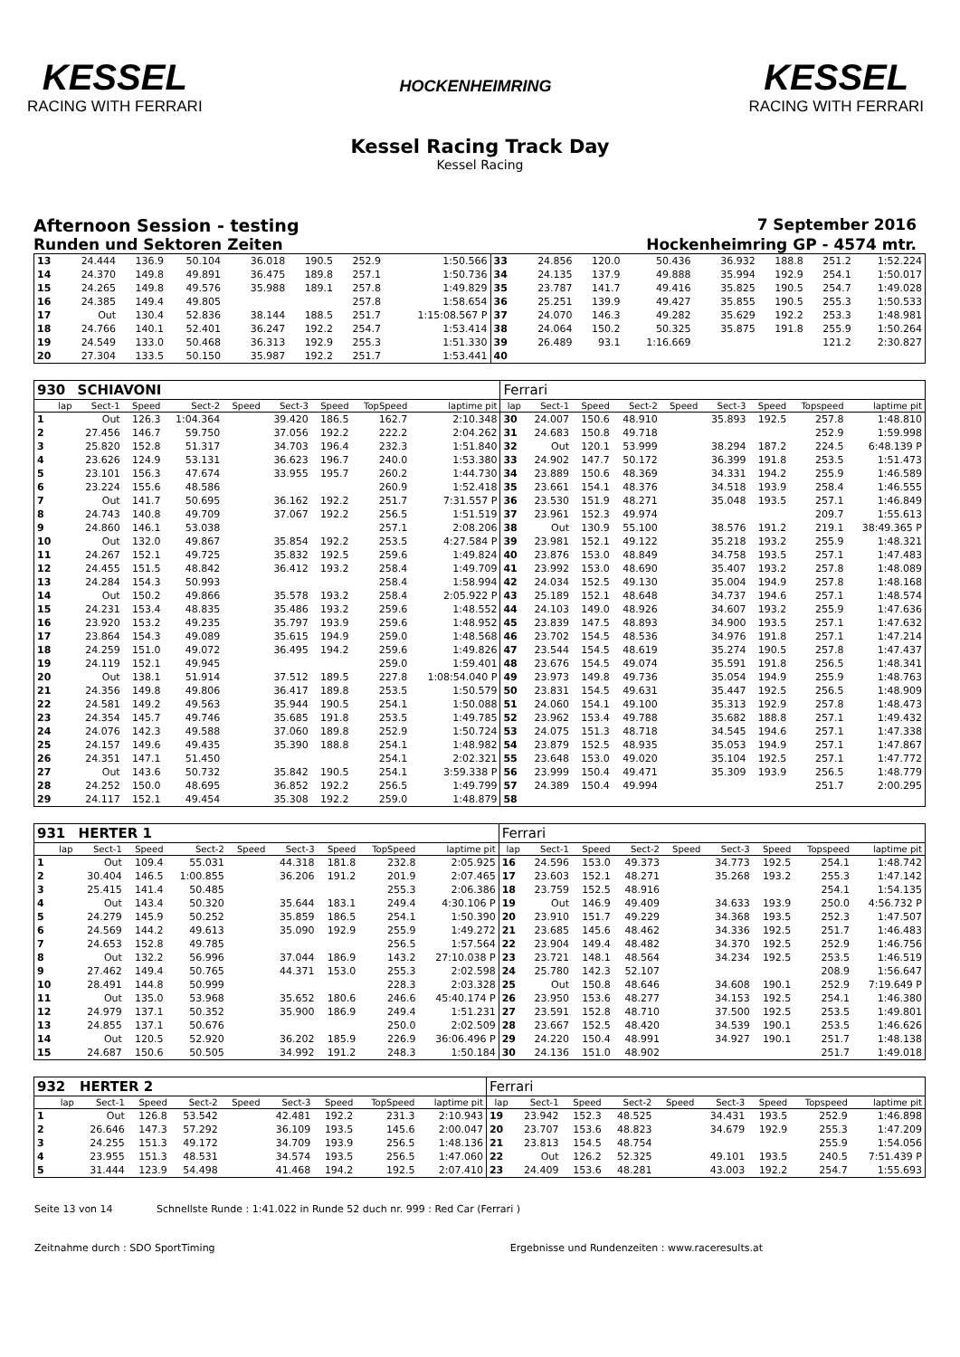KESSEL
RACING WITH FERRARI
HOCKENHEIMRING
KESSEL
RACING WITH FERRARI
Kessel Racing Track Day
Kessel Racing
Afternoon Session - testing 7 September 2016
Runden und Sektoren Zeiten Hockenheimring GP - 4574 mtr.
| 13 | 24.444 | 136.9 | 50.104 | | 36.018 | 190.5 | 252.9 | 1:50.566 | 33 | 24.856 | 120.0 | 50.436 | | 36.932 | 188.8 | 251.2 | 1:52.224 |
| 14 | 24.370 | 149.8 | 49.891 | | 36.475 | 189.8 | 257.1 | 1:50.736 | 34 | 24.135 | 137.9 | 49.888 | | 35.994 | 192.9 | 254.1 | 1:50.017 |
| 15 | 24.265 | 149.8 | 49.576 | | 35.988 | 189.1 | 257.8 | 1:49.829 | 35 | 23.787 | 141.7 | 49.416 | | 35.825 | 190.5 | 254.7 | 1:49.028 |
| 16 | 24.385 | 149.4 | 49.805 | | | | 257.8 | 1:58.654 | 36 | 25.251 | 139.9 | 49.427 | | 35.855 | 190.5 | 255.3 | 1:50.533 |
| 17 | Out | 130.4 | 52.836 | | 38.144 | 188.5 | 251.7 | 1:15:08.567 P | 37 | 24.070 | 146.3 | 49.282 | | 35.629 | 192.2 | 253.3 | 1:48.981 |
| 18 | 24.766 | 140.1 | 52.401 | | 36.247 | 192.2 | 254.7 | 1:53.414 | 38 | 24.064 | 150.2 | 50.325 | | 35.875 | 191.8 | 255.9 | 1:50.264 |
| 19 | 24.549 | 133.0 | 50.468 | | 36.313 | 192.9 | 255.3 | 1:51.330 | 39 | 26.489 | 93.1 | 1:16.669 | | | | 121.2 | 2:30.827 |
| 20 | 27.304 | 133.5 | 50.150 | | 35.987 | 192.2 | 251.7 | 1:53.441 | 40 | | | | | | | | |
| 930 | SCHIAVONI | | | | | | | | Ferrari | | | | | | | | |
| lap | Sect-1 | Speed | Sect-2 | Speed | Sect-3 | Speed | TopSpeed | laptime pit | lap | Sect-1 | Speed | Sect-2 | Speed | Sect-3 | Speed | Topspeed | laptime pit |
| 1 | Out | 126.3 | 1:04.364 | | 39.420 | 186.5 | 162.7 | 2:10.348 | 30 | 24.007 | 150.6 | 48.910 | | 35.893 | 192.5 | 257.8 | 1:48.810 |
| 2 | 27.456 | 146.7 | 59.750 | | 37.056 | 192.2 | 222.2 | 2:04.262 | 31 | 24.683 | 150.8 | 49.718 | | | | 252.9 | 1:59.998 |
| 3 | 25.820 | 152.8 | 51.317 | | 34.703 | 196.4 | 232.3 | 1:51.840 | 32 | Out | 120.1 | 53.999 | | 38.294 | 187.2 | 224.5 | 6:48.139 P |
| 4 | 23.626 | 124.9 | 53.131 | | 36.623 | 196.7 | 240.0 | 1:53.380 | 33 | 24.902 | 147.7 | 50.172 | | 36.399 | 191.8 | 253.5 | 1:51.473 |
| 5 | 23.101 | 156.3 | 47.674 | | 33.955 | 195.7 | 260.2 | 1:44.730 | 34 | 23.889 | 150.6 | 48.369 | | 34.331 | 194.2 | 255.9 | 1:46.589 |
| 6 | 23.224 | 155.6 | 48.586 | | | | 260.9 | 1:52.418 | 35 | 23.661 | 154.1 | 48.376 | | 34.518 | 193.9 | 258.4 | 1:46.555 |
| 7 | Out | 141.7 | 50.695 | | 36.162 | 192.2 | 251.7 | 7:31.557 P | 36 | 23.530 | 151.9 | 48.271 | | 35.048 | 193.5 | 257.1 | 1:46.849 |
| 8 | 24.743 | 140.8 | 49.709 | | 37.067 | 192.2 | 256.5 | 1:51.519 | 37 | 23.961 | 152.3 | 49.974 | | | | 209.7 | 1:55.613 |
| 9 | 24.860 | 146.1 | 53.038 | | | | 257.1 | 2:08.206 | 38 | Out | 130.9 | 55.100 | | 38.576 | 191.2 | 219.1 | 38:49.365 P |
| 10 | Out | 132.0 | 49.867 | | 35.854 | 192.2 | 253.5 | 4:27.584 P | 39 | 23.981 | 152.1 | 49.122 | | 35.218 | 193.2 | 255.9 | 1:48.321 |
| 11 | 24.267 | 152.1 | 49.725 | | 35.832 | 192.5 | 259.6 | 1:49.824 | 40 | 23.876 | 153.0 | 48.849 | | 34.758 | 193.5 | 257.1 | 1:47.483 |
| 12 | 24.455 | 151.5 | 48.842 | | 36.412 | 193.2 | 258.4 | 1:49.709 | 41 | 23.992 | 153.0 | 48.690 | | 35.407 | 193.2 | 257.8 | 1:48.089 |
| 13 | 24.284 | 154.3 | 50.993 | | | | 258.4 | 1:58.994 | 42 | 24.034 | 152.5 | 49.130 | | 35.004 | 194.9 | 257.8 | 1:48.168 |
| 14 | Out | 150.2 | 49.866 | | 35.578 | 193.2 | 258.4 | 2:05.922 P | 43 | 25.189 | 152.1 | 48.648 | | 34.737 | 194.6 | 257.1 | 1:48.574 |
| 15 | 24.231 | 153.4 | 48.835 | | 35.486 | 193.2 | 259.6 | 1:48.552 | 44 | 24.103 | 149.0 | 48.926 | | 34.607 | 193.2 | 255.9 | 1:47.636 |
| 16 | 23.920 | 153.2 | 49.235 | | 35.797 | 193.9 | 259.6 | 1:48.952 | 45 | 23.839 | 147.5 | 48.893 | | 34.900 | 193.5 | 257.1 | 1:47.632 |
| 17 | 23.864 | 154.3 | 49.089 | | 35.615 | 194.9 | 259.0 | 1:48.568 | 46 | 23.702 | 154.5 | 48.536 | | 34.976 | 191.8 | 257.1 | 1:47.214 |
| 18 | 24.259 | 151.0 | 49.072 | | 36.495 | 194.2 | 259.6 | 1:49.826 | 47 | 23.544 | 154.5 | 48.619 | | 35.274 | 190.5 | 257.8 | 1:47.437 |
| 19 | 24.119 | 152.1 | 49.945 | | | | 259.0 | 1:59.401 | 48 | 23.676 | 154.5 | 49.074 | | 35.591 | 191.8 | 256.5 | 1:48.341 |
| 20 | Out | 138.1 | 51.914 | | 37.512 | 189.5 | 227.8 | 1:08:54.040 P | 49 | 23.973 | 149.8 | 49.736 | | 35.054 | 194.9 | 255.9 | 1:48.763 |
| 21 | 24.356 | 149.8 | 49.806 | | 36.417 | 189.8 | 253.5 | 1:50.579 | 50 | 23.831 | 154.5 | 49.631 | | 35.447 | 192.5 | 256.5 | 1:48.909 |
| 22 | 24.581 | 149.2 | 49.563 | | 35.944 | 190.5 | 254.1 | 1:50.088 | 51 | 24.060 | 154.1 | 49.100 | | 35.313 | 192.9 | 257.8 | 1:48.473 |
| 23 | 24.354 | 145.7 | 49.746 | | 35.685 | 191.8 | 253.5 | 1:49.785 | 52 | 23.962 | 153.4 | 49.788 | | 35.682 | 188.8 | 257.1 | 1:49.432 |
| 24 | 24.076 | 142.3 | 49.588 | | 37.060 | 189.8 | 252.9 | 1:50.724 | 53 | 24.075 | 151.3 | 48.718 | | 34.545 | 194.6 | 257.1 | 1:47.338 |
| 25 | 24.157 | 149.6 | 49.435 | | 35.390 | 188.8 | 254.1 | 1:48.982 | 54 | 23.879 | 152.5 | 48.935 | | 35.053 | 194.9 | 257.1 | 1:47.867 |
| 26 | 24.351 | 147.1 | 51.450 | | | | 254.1 | 2:02.321 | 55 | 23.648 | 153.0 | 49.020 | | 35.104 | 192.5 | 257.1 | 1:47.772 |
| 27 | Out | 143.6 | 50.732 | | 35.842 | 190.5 | 254.1 | 3:59.338 P | 56 | 23.999 | 150.4 | 49.471 | | 35.309 | 193.9 | 256.5 | 1:48.779 |
| 28 | 24.252 | 150.0 | 48.695 | | 36.852 | 192.2 | 256.5 | 1:49.799 | 57 | 24.389 | 150.4 | 49.994 | | | | 251.7 | 2:00.295 |
| 29 | 24.117 | 152.1 | 49.454 | | 35.308 | 192.2 | 259.0 | 1:48.879 | 58 | | | | | | | | |
| 931 | HERTER 1 | | | | | | | | Ferrari | | | | | | | | |
| lap | Sect-1 | Speed | Sect-2 | Speed | Sect-3 | Speed | TopSpeed | laptime pit | lap | Sect-1 | Speed | Sect-2 | Speed | Sect-3 | Speed | Topspeed | laptime pit |
| 1 | Out | 109.4 | 55.031 | | 44.318 | 181.8 | 232.8 | 2:05.925 | 16 | 24.596 | 153.0 | 49.373 | | 34.773 | 192.5 | 254.1 | 1:48.742 |
| 2 | 30.404 | 146.5 | 1:00.855 | | 36.206 | 191.2 | 201.9 | 2:07.465 | 17 | 23.603 | 152.1 | 48.271 | | 35.268 | 193.2 | 255.3 | 1:47.142 |
| 3 | 25.415 | 141.4 | 50.485 | | | | 255.3 | 2:06.386 | 18 | 23.759 | 152.5 | 48.916 | | | | 254.1 | 1:54.135 |
| 4 | Out | 143.4 | 50.320 | | 35.644 | 183.1 | 249.4 | 4:30.106 P | 19 | Out | 146.9 | 49.409 | | 34.633 | 193.9 | 250.0 | 4:56.732 P |
| 5 | 24.279 | 145.9 | 50.252 | | 35.859 | 186.5 | 254.1 | 1:50.390 | 20 | 23.910 | 151.7 | 49.229 | | 34.368 | 193.5 | 252.3 | 1:47.507 |
| 6 | 24.569 | 144.2 | 49.613 | | 35.090 | 192.9 | 255.9 | 1:49.272 | 21 | 23.685 | 145.6 | 48.462 | | 34.336 | 192.5 | 251.7 | 1:46.483 |
| 7 | 24.653 | 152.8 | 49.785 | | | | 256.5 | 1:57.564 | 22 | 23.904 | 149.4 | 48.482 | | 34.370 | 192.5 | 252.9 | 1:46.756 |
| 8 | Out | 132.2 | 56.996 | | 37.044 | 186.9 | 143.2 | 27:10.038 P | 23 | 23.721 | 148.1 | 48.564 | | 34.234 | 192.5 | 253.5 | 1:46.519 |
| 9 | 27.462 | 149.4 | 50.765 | | 44.371 | 153.0 | 255.3 | 2:02.598 | 24 | 25.780 | 142.3 | 52.107 | | | | 208.9 | 1:56.647 |
| 10 | 28.491 | 144.8 | 50.999 | | | | 228.3 | 2:03.328 | 25 | Out | 150.8 | 48.646 | | 34.608 | 190.1 | 252.9 | 7:19.649 P |
| 11 | Out | 135.0 | 53.968 | | 35.652 | 180.6 | 246.6 | 45:40.174 P | 26 | 23.950 | 153.6 | 48.277 | | 34.153 | 192.5 | 254.1 | 1:46.380 |
| 12 | 24.979 | 137.1 | 50.352 | | 35.900 | 186.9 | 249.4 | 1:51.231 | 27 | 23.591 | 152.8 | 48.710 | | 37.500 | 192.5 | 253.5 | 1:49.801 |
| 13 | 24.855 | 137.1 | 50.676 | | | | 250.0 | 2:02.509 | 28 | 23.667 | 152.5 | 48.420 | | 34.539 | 190.1 | 253.5 | 1:46.626 |
| 14 | Out | 120.5 | 52.920 | | 36.202 | 185.9 | 226.9 | 36:06.496 P | 29 | 24.220 | 150.4 | 48.991 | | 34.927 | 190.1 | 251.7 | 1:48.138 |
| 15 | 24.687 | 150.6 | 50.505 | | 34.992 | 191.2 | 248.3 | 1:50.184 | 30 | 24.136 | 151.0 | 48.902 | | | | 251.7 | 1:49.018 |
| 932 | HERTER 2 | | | | | | | | Ferrari | | | | | | | | |
| lap | Sect-1 | Speed | Sect-2 | Speed | Sect-3 | Speed | TopSpeed | laptime pit | lap | Sect-1 | Speed | Sect-2 | Speed | Sect-3 | Speed | Topspeed | laptime pit |
| 1 | Out | 126.8 | 53.542 | | 42.481 | 192.2 | 231.3 | 2:10.943 | 19 | 23.942 | 152.3 | 48.525 | | 34.431 | 193.5 | 252.9 | 1:46.898 |
| 2 | 26.646 | 147.3 | 57.292 | | 36.109 | 193.5 | 145.6 | 2:00.047 | 20 | 23.707 | 153.6 | 48.823 | | 34.679 | 192.9 | 255.3 | 1:47.209 |
| 3 | 24.255 | 151.3 | 49.172 | | 34.709 | 193.9 | 256.5 | 1:48.136 | 21 | 23.813 | 154.5 | 48.754 | | | | 255.9 | 1:54.056 |
| 4 | 23.955 | 151.3 | 48.531 | | 34.574 | 193.5 | 256.5 | 1:47.060 | 22 | Out | 126.2 | 52.325 | | 49.101 | 193.5 | 240.5 | 7:51.439 P |
| 5 | 31.444 | 123.9 | 54.498 | | 41.468 | 194.2 | 192.5 | 2:07.410 | 23 | 24.409 | 153.6 | 48.281 | | 43.003 | 192.2 | 254.7 | 1:55.693 |
Seite 13 von 14 Schnellste Runde : 1:41.022 in Runde 52 duch nr. 999 : Red Car (Ferrari )
Zeitnahme durch : SDO SportTiming Ergebnisse und Rundenzeiten : www.raceresults.at